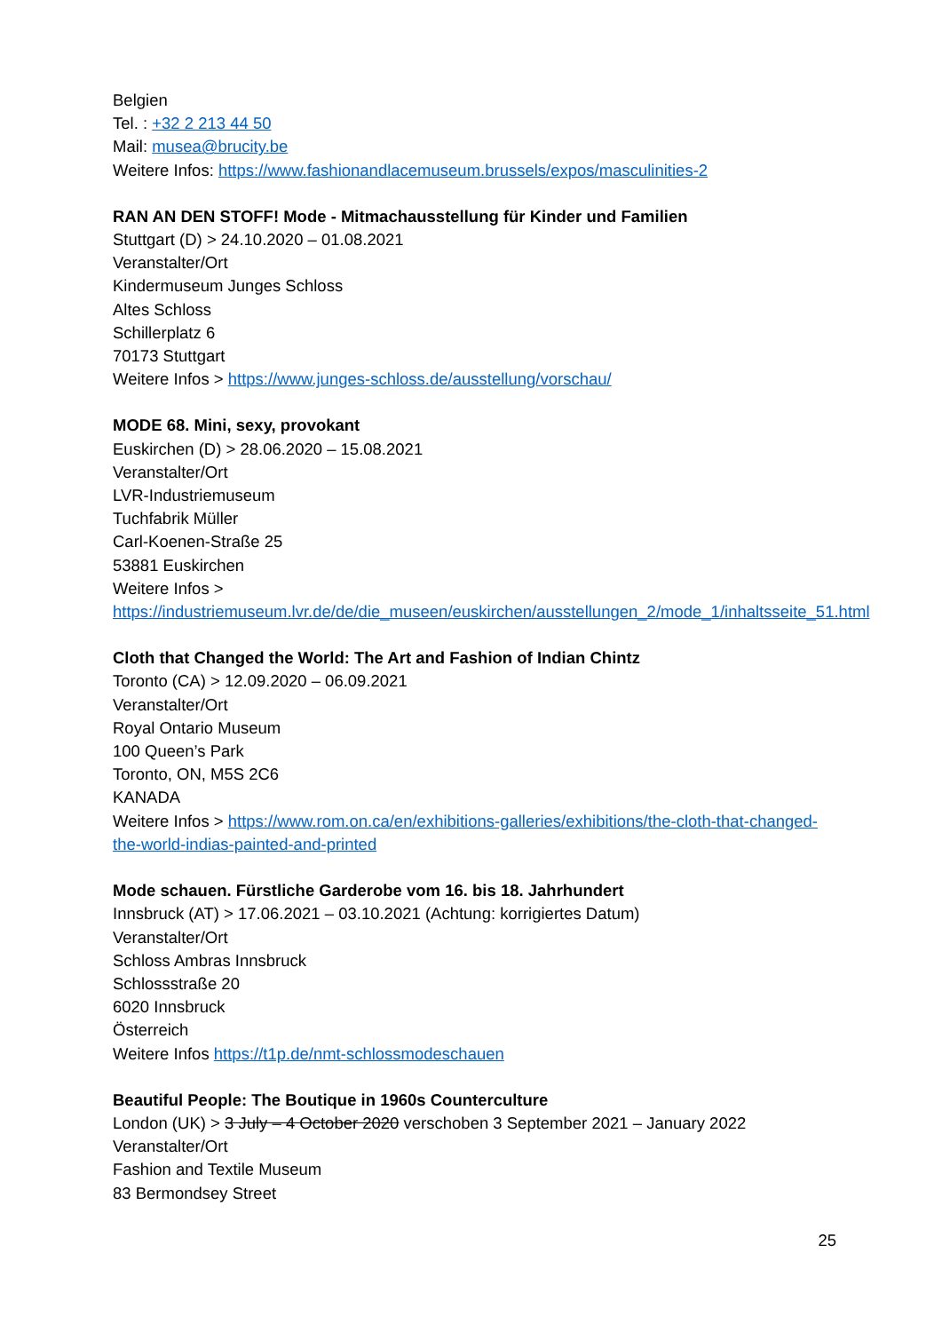Belgien
Tel. : +32 2 213 44 50
Mail: musea@brucity.be
Weitere Infos: https://www.fashionandlacemuseum.brussels/expos/masculinities-2
RAN AN DEN STOFF! Mode - Mitmachausstellung für Kinder und Familien
Stuttgart (D) > 24.10.2020 – 01.08.2021
Veranstalter/Ort
Kindermuseum Junges Schloss
Altes Schloss
Schillerplatz 6
70173 Stuttgart
Weitere Infos > https://www.junges-schloss.de/ausstellung/vorschau/
MODE 68. Mini, sexy, provokant
Euskirchen (D) > 28.06.2020 – 15.08.2021
Veranstalter/Ort
LVR-Industriemuseum
Tuchfabrik Müller
Carl-Koenen-Straße 25
53881 Euskirchen
Weitere Infos >
https://industriemuseum.lvr.de/de/die_museen/euskirchen/ausstellungen_2/mode_1/inhaltsseite_51.html
Cloth that Changed the World: The Art and Fashion of Indian Chintz
Toronto (CA) > 12.09.2020 – 06.09.2021
Veranstalter/Ort
Royal Ontario Museum
100 Queen’s Park
Toronto, ON, M5S 2C6
KANADA
Weitere Infos > https://www.rom.on.ca/en/exhibitions-galleries/exhibitions/the-cloth-that-changed-the-world-indias-painted-and-printed
Mode schauen. Fürstliche Garderobe vom 16. bis 18. Jahrhundert
Innsbruck (AT) > 17.06.2021 – 03.10.2021 (Achtung: korrigiertes Datum)
Veranstalter/Ort
Schloss Ambras Innsbruck
Schlossstraße 20
6020 Innsbruck
Österreich
Weitere Infos https://t1p.de/nmt-schlossmodeschauen
Beautiful People: The Boutique in 1960s Counterculture
London (UK) > 3 July – 4 October 2020 verschoben 3 September 2021 – January 2022
Veranstalter/Ort
Fashion and Textile Museum
83 Bermondsey Street
25